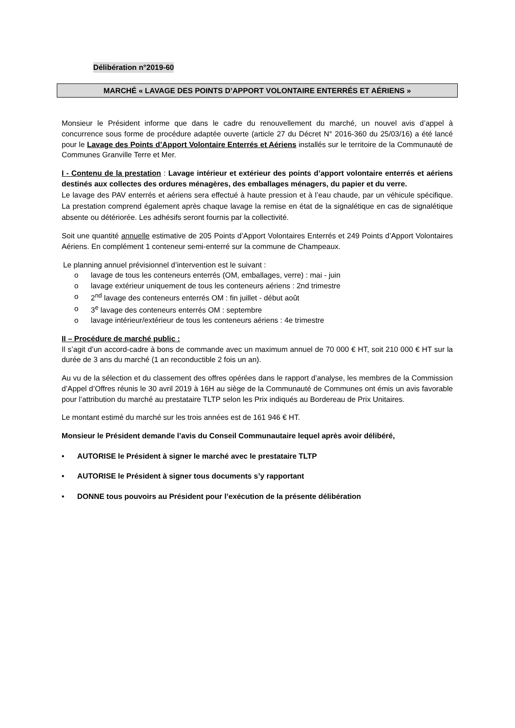Délibération n°2019-60
MARCHÉ « LAVAGE DES POINTS D’APPORT VOLONTAIRE ENTERRÉS ET AÉRIENS »
Monsieur le Président informe que dans le cadre du renouvellement du marché, un nouvel avis d’appel à concurrence sous forme de procédure adaptée ouverte (article 27 du Décret N° 2016-360 du 25/03/16) a été lancé pour le Lavage des Points d’Apport Volontaire Enterrés et Aériens installés sur le territoire de la Communauté de Communes Granville Terre et Mer.
I - Contenu de la prestation : Lavage intérieur et extérieur des points d’apport volontaire enterrés et aériens destinés aux collectes des ordures ménagères, des emballages ménagers, du papier et du verre.
Le lavage des PAV enterrés et aériens sera effectué à haute pression et à l’eau chaude, par un véhicule spécifique. La prestation comprend également après chaque lavage la remise en état de la signalétique en cas de signalétique absente ou détériorée. Les adhésifs seront fournis par la collectivité.
Soit une quantité annuelle estimative de 205 Points d’Apport Volontaires Enterrés et 249 Points d’Apport Volontaires Aériens. En complément 1 conteneur semi-enterré sur la commune de Champeaux.
Le planning annuel prévisionnel d’intervention est le suivant :
o lavage de tous les conteneurs enterrés (OM, emballages, verre) : mai - juin
o lavage extérieur uniquement de tous les conteneurs aériens : 2nd trimestre
o 2<sup>nd</sup> lavage des conteneurs enterrés OM : fin juillet - début août
o 3<sup>e</sup> lavage des conteneurs enterrés OM : septembre
o lavage intérieur/extérieur de tous les conteneurs aériens : 4e trimestre
II – Procédure de marché public :
Il s’agit d’un accord-cadre à bons de commande avec un maximum annuel de 70 000 € HT, soit 210 000 € HT sur la durée de 3 ans du marché (1 an reconductible 2 fois un an).
Au vu de la sélection et du classement des offres opérées dans le rapport d’analyse, les membres de la Commission d’Appel d’Offres réunis le 30 avril 2019 à 16H au siège de la Communauté de Communes ont émis un avis favorable pour l’attribution du marché au prestataire TLTP selon les Prix indiqués au Bordereau de Prix Unitaires.
Le montant estimé du marché sur les trois années est de 161 946 € HT.
Monsieur le Président demande l’avis du Conseil Communautaire lequel après avoir délibéré,
• AUTORISE le Président à signer le marché avec le prestataire TLTP
• AUTORISE le Président à signer tous documents s’y rapportant
• DONNE tous pouvoirs au Président pour l’exécution de la présente délibération